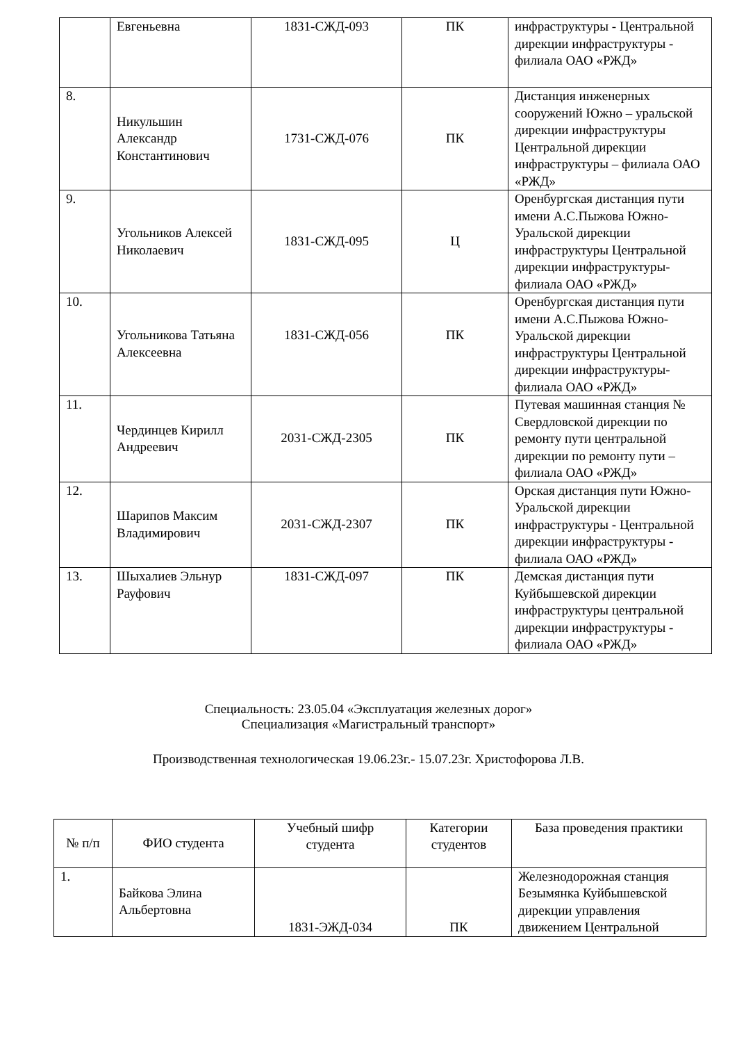| | Евгеньевна | 1831-СЖД-093 | ПК | инфраструктуры - Центральной дирекции инфраструктуры - филиала ОАО «РЖД» |
| 8. | Никульшин Александр Константинович | 1731-СЖД-076 | ПК | Дистанция инженерных сооружений Южно – уральской дирекции инфраструктуры Центральной дирекции инфраструктуры – филиала ОАО «РЖД» |
| 9. | Угольников Алексей Николаевич | 1831-СЖД-095 | Ц | Оренбургская дистанция пути имени А.С.Пыжова Южно-Уральской дирекции инфраструктуры Центральной дирекции инфраструктуры- филиала ОАО «РЖД» |
| 10. | Угольникова Татьяна Алексеевна | 1831-СЖД-056 | ПК | Оренбургская дистанция пути имени А.С.Пыжова Южно-Уральской дирекции инфраструктуры Центральной дирекции инфраструктуры- филиала ОАО «РЖД» |
| 11. | Чердинцев Кирилл Андреевич | 2031-СЖД-2305 | ПК | Путевая машинная станция № Свердловской дирекции по ремонту пути центральной дирекции по ремонту пути – филиала ОАО «РЖД» |
| 12. | Шарипов Максим Владимирович | 2031-СЖД-2307 | ПК | Орская дистанция пути Южно-Уральской дирекции инфраструктуры - Центральной дирекции инфраструктуры - филиала ОАО «РЖД» |
| 13. | Шыхалиев Эльнур Рауфович | 1831-СЖД-097 | ПК | Демская дистанция пути Куйбышевской дирекции инфраструктуры центральной дирекции инфраструктуры - филиала ОАО «РЖД» |
Специальность: 23.05.04 «Эксплуатация железных дорог»
Специализация «Магистральный транспорт»
Производственная технологическая 19.06.23г.- 15.07.23г. Христофорова Л.В.
| № п/п | ФИО студента | Учебный шифр студента | Категории студентов | База проведения практики |
| --- | --- | --- | --- | --- |
| 1. | Байкова Элина Альбертовна | 1831-ЭЖД-034 | ПК | Железнодорожная станция Безымянка Куйбышевской дирекции управления движением Центральной |